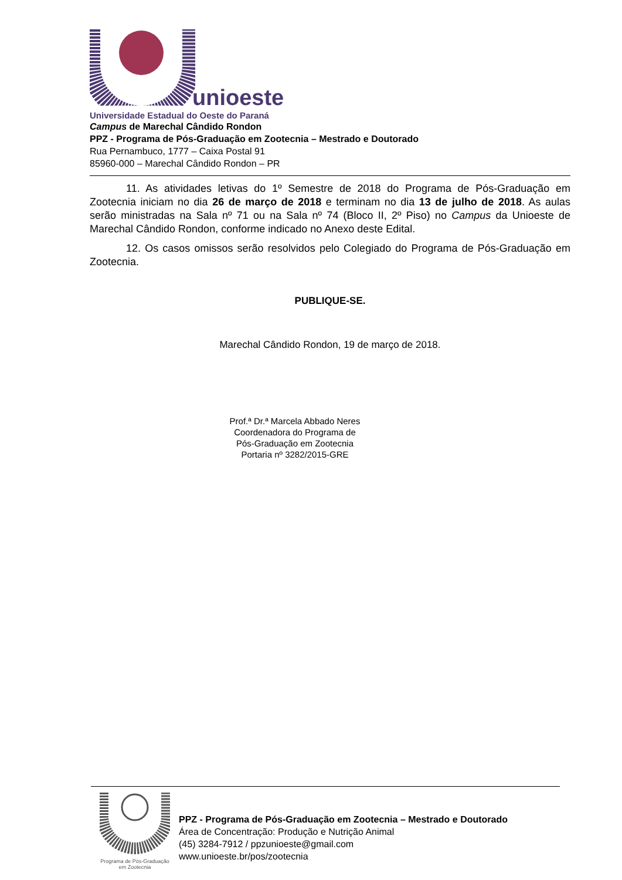unioeste
Universidade Estadual do Oeste do Paraná
Campus de Marechal Cândido Rondon
PPZ - Programa de Pós-Graduação em Zootecnia – Mestrado e Doutorado
Rua Pernambuco, 1777 – Caixa Postal 91
85960-000 – Marechal Cândido Rondon – PR
11. As atividades letivas do 1º Semestre de 2018 do Programa de Pós-Graduação em Zootecnia iniciam no dia 26 de março de 2018 e terminam no dia 13 de julho de 2018. As aulas serão ministradas na Sala nº 71 ou na Sala nº 74 (Bloco II, 2º Piso) no Campus da Unioeste de Marechal Cândido Rondon, conforme indicado no Anexo deste Edital.
12. Os casos omissos serão resolvidos pelo Colegiado do Programa de Pós-Graduação em Zootecnia.
PUBLIQUE-SE.
Marechal Cândido Rondon, 19 de março de 2018.
Prof.ª Dr.ª Marcela Abbado Neres
Coordenadora do Programa de
Pós-Graduação em Zootecnia
Portaria nº 3282/2015-GRE
Programa de Pós-Graduação
em Zootecnia
PPZ - Programa de Pós-Graduação em Zootecnia – Mestrado e Doutorado
Área de Concentração: Produção e Nutrição Animal
(45) 3284-7912 / ppzunioeste@gmail.com
www.unioeste.br/pos/zootecnia